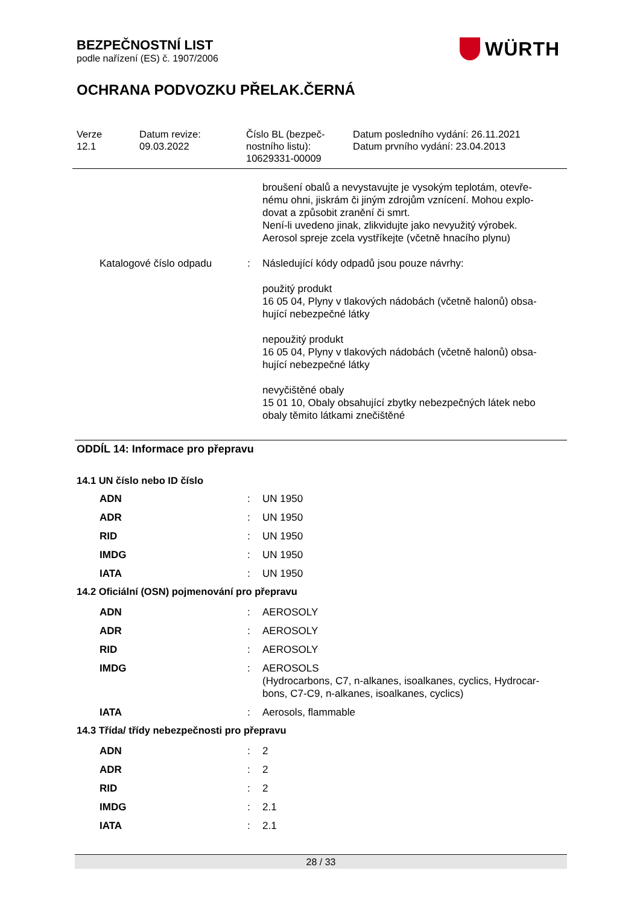BEZPEČNOSTNÍ LIST
podle nařízení (ES) č. 1907/2006
WÜRTH
OCHRANA PODVOZKU PŘELAK.ČERNÁ
Verze
12.1
Datum revize:
09.03.2022
Číslo BL (bezpeč-
nostního listu):
10629331-00009
Datum posledního vydání: 26.11.2021
Datum prvního vydání: 23.04.2013
| | | | broušení obalů a nevystavujte je vysokým teplotám, otevře- nému ohni, jiskrám či jiným zdrojům vznícení. Mohou explo- dovat a způsobit zranění či smrt. Není-li uvedeno jinak, zlikvidujte jako nevyužitý výrobek. Aerosol spreje zcela vystříkejte (včetně hnacího plynu) |
| | Katalogové číslo odpadu | : | Následující kódy odpadů jsou pouze návrhy: použitý produkt 16 05 04, Plyny v tlakových nádobách (včetně halonů) obsa- hující nebezpečné látky nepoužitý produkt 16 05 04, Plyny v tlakových nádobách (včetně halonů) obsa- hující nebezpečné látky nevyčištěné obaly 15 01 10, Obaly obsahující zbytky nebezpečných látek nebo obaly těmito látkami znečištěné |
ODDÍL 14: Informace pro přepravu
14.1 UN číslo nebo ID číslo
| | ADN | : | UN 1950 |
| | ADR | : | UN 1950 |
| | RID | : | UN 1950 |
| | IMDG | : | UN 1950 |
| | IATA | : | UN 1950 |
14.2 Oficiální (OSN) pojmenování pro přepravu
| | ADN | : | AEROSOLY |
| | ADR | : | AEROSOLY |
| | RID | : | AEROSOLY |
| | IMDG | : | AEROSOLS (Hydrocarbons, C7, n-alkanes, isoalkanes, cyclics, Hydrocar- bons, C7-C9, n-alkanes, isoalkanes, cyclics) |
| | IATA | : | Aerosols, flammable |
14.3 Třída/ třídy nebezpečnosti pro přepravu
| | ADN | : | 2 |
| | ADR | : | 2 |
| | RID | : | 2 |
| | IMDG | : | 2.1 |
| | IATA | : | 2.1 |
28 / 33